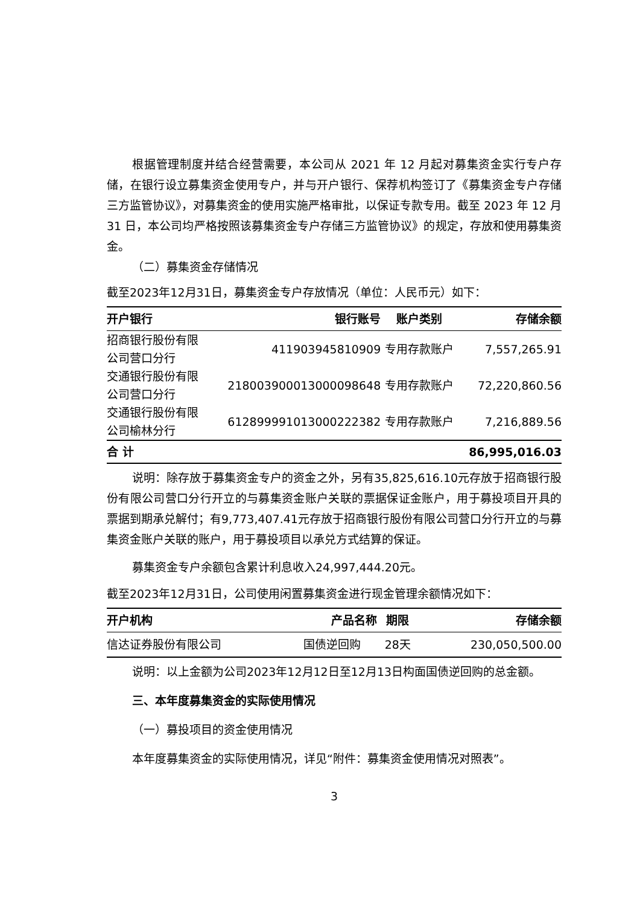根据管理制度并结合经营需要，本公司从 2021 年 12 月起对募集资金实行专户存储，在银行设立募集资金使用专户，并与开户银行、保荐机构签订了《募集资金专户存储三方监管协议》，对募集资金的使用实施严格审批，以保证专款专用。截至 2023 年 12 月 31 日，本公司均严格按照该募集资金专户存储三方监管协议》的规定，存放和使用募集资金。
（二）募集资金存储情况
截至2023年12月31日，募集资金专户存放情况（单位：人民币元）如下：
| 开户银行 | 银行账号 | 账户类别 | 存储余额 |
| --- | --- | --- | --- |
| 招商银行股份有限 公司营口分行 | 411903945810909 | 专用存款账户 | 7,557,265.91 |
| 交通银行股份有限 公司营口分行 | 218003900013000098648 | 专用存款账户 | 72,220,860.56 |
| 交通银行股份有限 公司榆林分行 | 612899991013000222382 | 专用存款账户 | 7,216,889.56 |
| 合 计 | | | 86,995,016.03 |
说明：除存放于募集资金专户的资金之外，另有35,825,616.10元存放于招商银行股份有限公司营口分行开立的与募集资金账户关联的票据保证金账户，用于募投项目开具的票据到期承兑解付；有9,773,407.41元存放于招商银行股份有限公司营口分行开立的与募集资金账户关联的账户，用于募投项目以承兑方式结算的保证。
募集资金专户余额包含累计利息收入24,997,444.20元。
截至2023年12月31日，公司使用闲置募集资金进行现金管理余额情况如下：
| 开户机构 | 产品名称 | 期限 | 存储余额 |
| --- | --- | --- | --- |
| 信达证券股份有限公司 | 国债逆回购 | 28天 | 230,050,500.00 |
说明：以上金额为公司2023年12月12日至12月13日构面国债逆回购的总金额。
三、本年度募集资金的实际使用情况
（一）募投项目的资金使用情况
本年度募集资金的实际使用情况，详见“附件：募集资金使用情况对照表”。
3